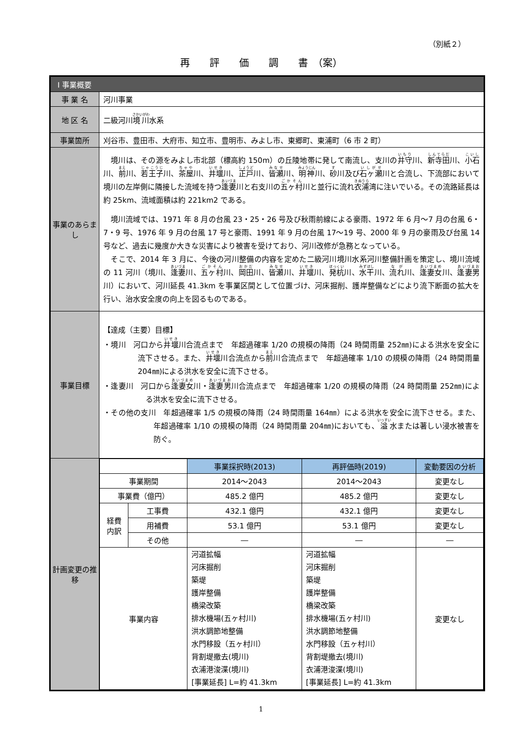（別紙２）
再　　評　　価　　調　　書　（案）
| Ⅰ 事業概要 | |
| 事 業 名 | 河川事業 |
| 地 区 名 | 二級河川 境川 水系 |
| 事業箇所 | 刈谷市、豊田市、大府市、知立市、豊明市、みよし市、東郷町、東浦町（6 市 2 町） |
| 事業のあらまし | 境川は、その源をみよし市北部（標高約 150m）の丘陵地帯に発して南流し、支川の 井守 川、 新寺田 川、 小石 川、 前 川、 若王子 川、 茶屋 川、 井堰 川、 正戸 川、 皆瀬 川、 明神 川、 砂 川及び 石ヶ瀬 川と合流し、下流部において境川の左岸側に隣接した流域を持つ 逢妻 川と右支川の 五ヶ村 川と並行に流れ 衣浦 湾に注いでいる。その流路延長は約 25km、流域面積は約 221km2 である。 境川流域では、1971 年 8 月の台風 23・25・26 号及び秋雨前線による豪雨、1972 年 6 月～7 月の台風 6・7・9 号、1976 年 9 月の台風 17 号と豪雨、1991 年 9 月の台風 17～19 号、2000 年 9 月の豪雨及び台風 14 号など、過去に幾度か大きな災害により被害を受けており、河川改修が急務となっている。 そこで、2014 年 3 月に、今後の河川整備の内容を定めた二級河川境川水系河川整備計画を策定し、境川流域の 11 河川（境川、 逢妻 川、 五ヶ村 川、 岡田 川、 皆瀬 川、 井堰 川、 発杭 川、 水干 川、 流れ 川、 逢妻女 川、 逢妻男 川）において、河川延長 41.3km を事業区間として位置づけ、河床掘削、護岸整備などにより流下断面の拡大を行い、治水安全度の向上を図るものである。 |
| 事業目標 | 【達成（主要）目標】 ・境川 河口から 井堰 川合流点まで 年超過確率 1/20 の規模の降雨（24 時間雨量 252㎜)による洪水を安全に流下させる。また、 井堰 川合流点から 前 川合流点まで 年超過確率 1/10 の規模の降雨（24 時間雨量 204㎜)による洪水を安全に流下させる。 ・逢妻川 河口から 逢妻女 川・ 逢妻男 川合流点まで 年超過確率 1/20 の規模の降雨（24 時間雨量 252㎜)による洪水を安全に流下させる。 ・その他の支川 年超過確率 1/5 の規模の降雨（24 時間雨量 164㎜）による洪水を安全に流下させる。また、年超過確率 1/10 の規模の降雨（24 時間雨量 204㎜)においても、 溢 水または著しい浸水被害を防ぐ。 |
| 計画変更の推移 | / / / 事業採択時(2013) / 再評価時(2019) / 変動要因の分析 / / --- / --- / --- / --- / --- / / 事業期間 / / 2014～2043 / 2014～2043 / 変更なし / / 事業費（億円） / / 485.2 億円 / 485.2 億円 / 変更なし / / 経費 内訳 / 工事費 / 432.1 億円 / 432.1 億円 / 変更なし / / / 用補費 / 53.1 億円 / 53.1 億円 / 変更なし / / / その他 / ― / ― / ― / / 事業内容 / / 河道拡幅 河床掘削 築堤 護岸整備 橋梁改築 排水機場(五ヶ村川) 洪水調節地整備 水門移設（五ヶ村川） 背割堤撤去(境川) 衣浦港浚渫(境川) [事業延長] L=約 41.3km / 河道拡幅 河床掘削 築堤 護岸整備 橋梁改築 排水機場(五ヶ村川) 洪水調節地整備 水門移設（五ヶ村川） 背割堤撤去(境川) 衣浦港浚渫(境川) [事業延長] L=約 41.3km / 変更なし / |
1